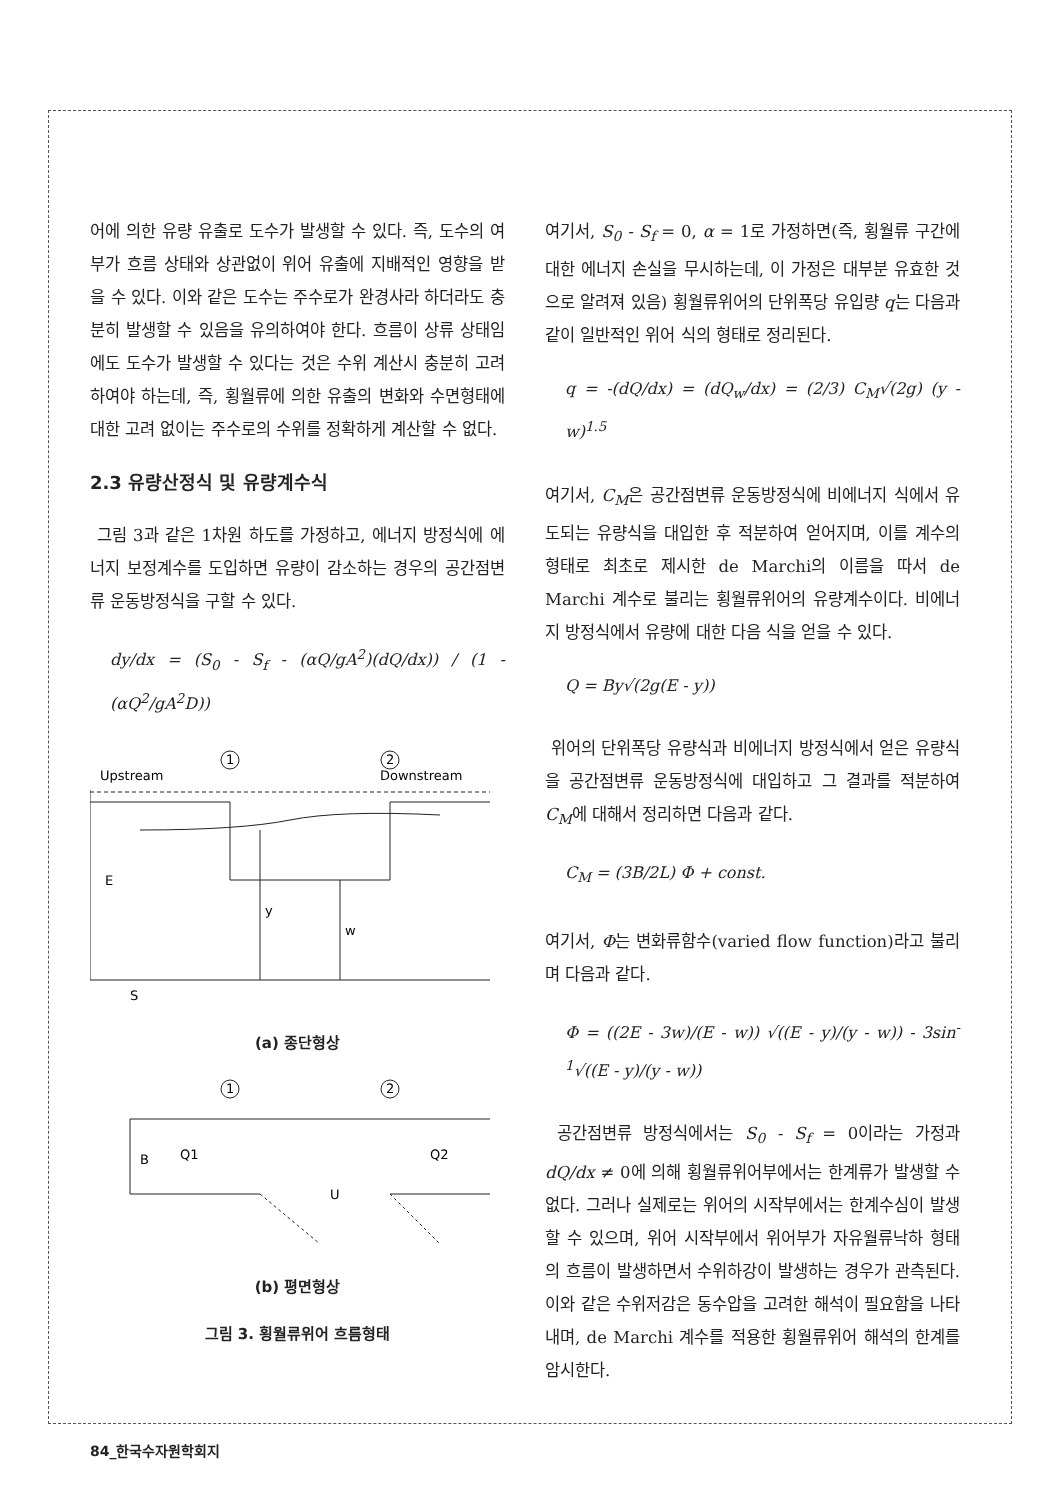어에 의한 유량 유출로 도수가 발생할 수 있다. 즉, 도수의 여부가 흐름 상태와 상관없이 위어 유출에 지배적인 영향을 받을 수 있다. 이와 같은 도수는 주수로가 완경사라 하더라도 충분히 발생할 수 있음을 유의하여야 한다. 흐름이 상류 상태임에도 도수가 발생할 수 있다는 것은 수위 계산시 충분히 고려하여야 하는데, 즉, 횡월류에 의한 유출의 변화와 수면형태에 대한 고려 없이는 주수로의 수위를 정확하게 계산할 수 없다.
2.3 유량산정식 및 유량계수식
그림 3과 같은 1차원 하도를 가정하고, 에너지 방정식에 에너지 보정계수를 도입하면 유량이 감소하는 경우의 공간점변류 운동방정식을 구할 수 있다.
dy/dx = (S<sub>0</sub> - S<sub>f</sub> - (αQ/gA<sup>2</sup>)(dQ/dx)) / (1 - (αQ<sup>2</sup>/gA<sup>2</sup>D))
Upstream
Downstream
1
2
E
y
w
S
(a) 종단형상
1
2
B
Q1
Q2
U
(b) 평면형상
그림 3. 횡월류위어 흐름형태
여기서, S<sub>0</sub> - S<sub>f</sub> = 0, α = 1로 가정하면(즉, 횡월류 구간에 대한 에너지 손실을 무시하는데, 이 가정은 대부분 유효한 것으로 알려져 있음) 횡월류위어의 단위폭당 유입량 q는 다음과 같이 일반적인 위어 식의 형태로 정리된다.
q = -(dQ/dx) = (dQ<sub>w</sub>/dx) = (2/3) C<sub>M</sub>√(2g) (y - w)<sup>1.5</sup>
여기서, C<sub>M</sub>은 공간점변류 운동방정식에 비에너지 식에서 유도되는 유량식을 대입한 후 적분하여 얻어지며, 이를 계수의 형태로 최초로 제시한 de Marchi의 이름을 따서 de Marchi 계수로 불리는 횡월류위어의 유량계수이다. 비에너지 방정식에서 유량에 대한 다음 식을 얻을 수 있다.
Q = By√(2g(E - y))
위어의 단위폭당 유량식과 비에너지 방정식에서 얻은 유량식을 공간점변류 운동방정식에 대입하고 그 결과를 적분하여 C<sub>M</sub>에 대해서 정리하면 다음과 같다.
C<sub>M</sub> = (3B/2L) Φ + const.
여기서, Φ는 변화류함수(varied flow function)라고 불리며 다음과 같다.
Φ = ((2E - 3w)/(E - w)) √((E - y)/(y - w)) - 3sin<sup>-1</sup>√((E - y)/(y - w))
공간점변류 방정식에서는 S<sub>0</sub> - S<sub>f</sub> = 0이라는 가정과 dQ/dx ≠ 0에 의해 횡월류위어부에서는 한계류가 발생할 수 없다. 그러나 실제로는 위어의 시작부에서는 한계수심이 발생할 수 있으며, 위어 시작부에서 위어부가 자유월류낙하 형태의 흐름이 발생하면서 수위하강이 발생하는 경우가 관측된다. 이와 같은 수위저감은 동수압을 고려한 해석이 필요함을 나타내며, de Marchi 계수를 적용한 횡월류위어 해석의 한계를 암시한다.
84_한국수자원학회지